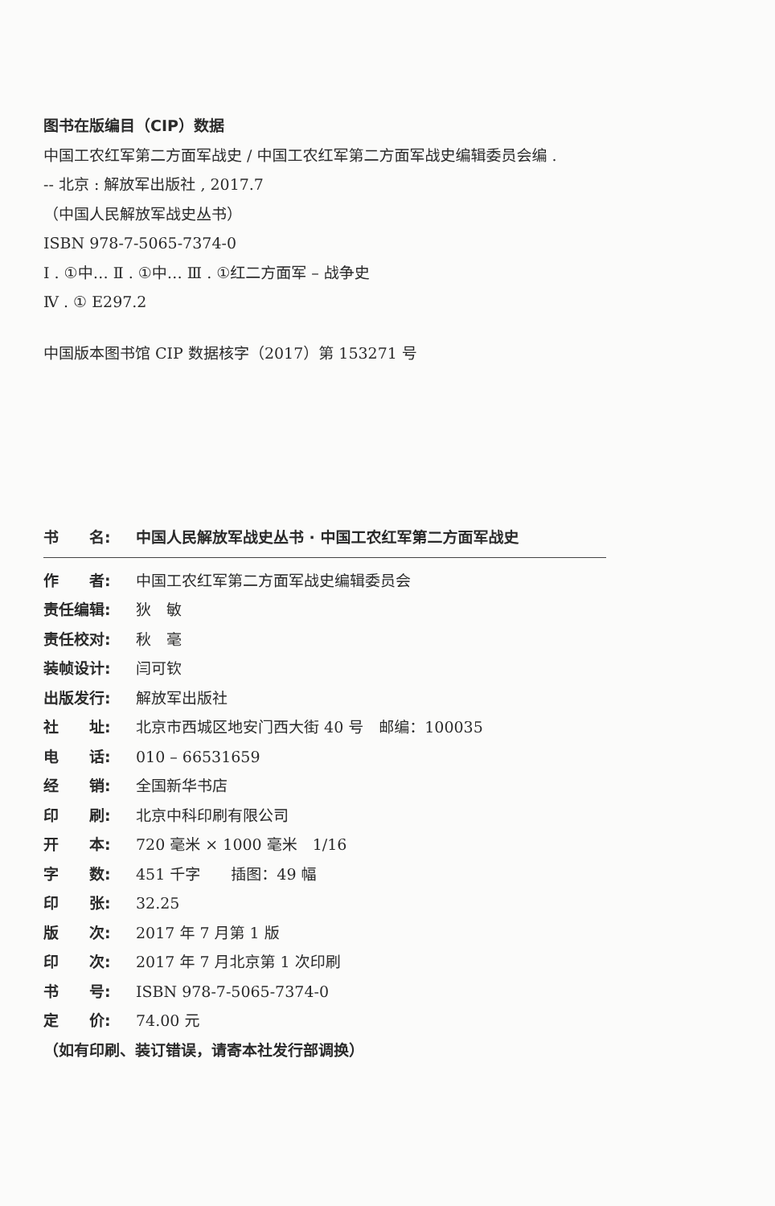图书在版编目（CIP）数据
中国工农红军第二方面军战史 / 中国工农红军第二方面军战史编辑委员会编 .
-- 北京 : 解放军出版社 , 2017.7
（中国人民解放军战史丛书）
ISBN 978-7-5065-7374-0
Ⅰ . ①中… Ⅱ . ①中… Ⅲ . ①红二方面军 – 战争史
Ⅳ . ① E297.2
中国版本图书馆 CIP 数据核字（2017）第 153271 号
书　　名: 中国人民解放军战史丛书 · 中国工农红军第二方面军战史
作　　者: 中国工农红军第二方面军战史编辑委员会
责任编辑: 狄　敏
责任校对: 秋　毫
装帧设计: 闫可钦
出版发行: 解放军出版社
社　　址: 北京市西城区地安门西大街 40 号　邮编：100035
电　　话: 010 – 66531659
经　　销: 全国新华书店
印　　刷: 北京中科印刷有限公司
开　　本: 720 毫米 × 1000 毫米　1/16
字　　数: 451 千字　　插图：49 幅
印　　张: 32.25
版　　次: 2017 年 7 月第 1 版
印　　次: 2017 年 7 月北京第 1 次印刷
书　　号: ISBN 978-7-5065-7374-0
定　　价: 74.00 元
（如有印刷、装订错误，请寄本社发行部调换）